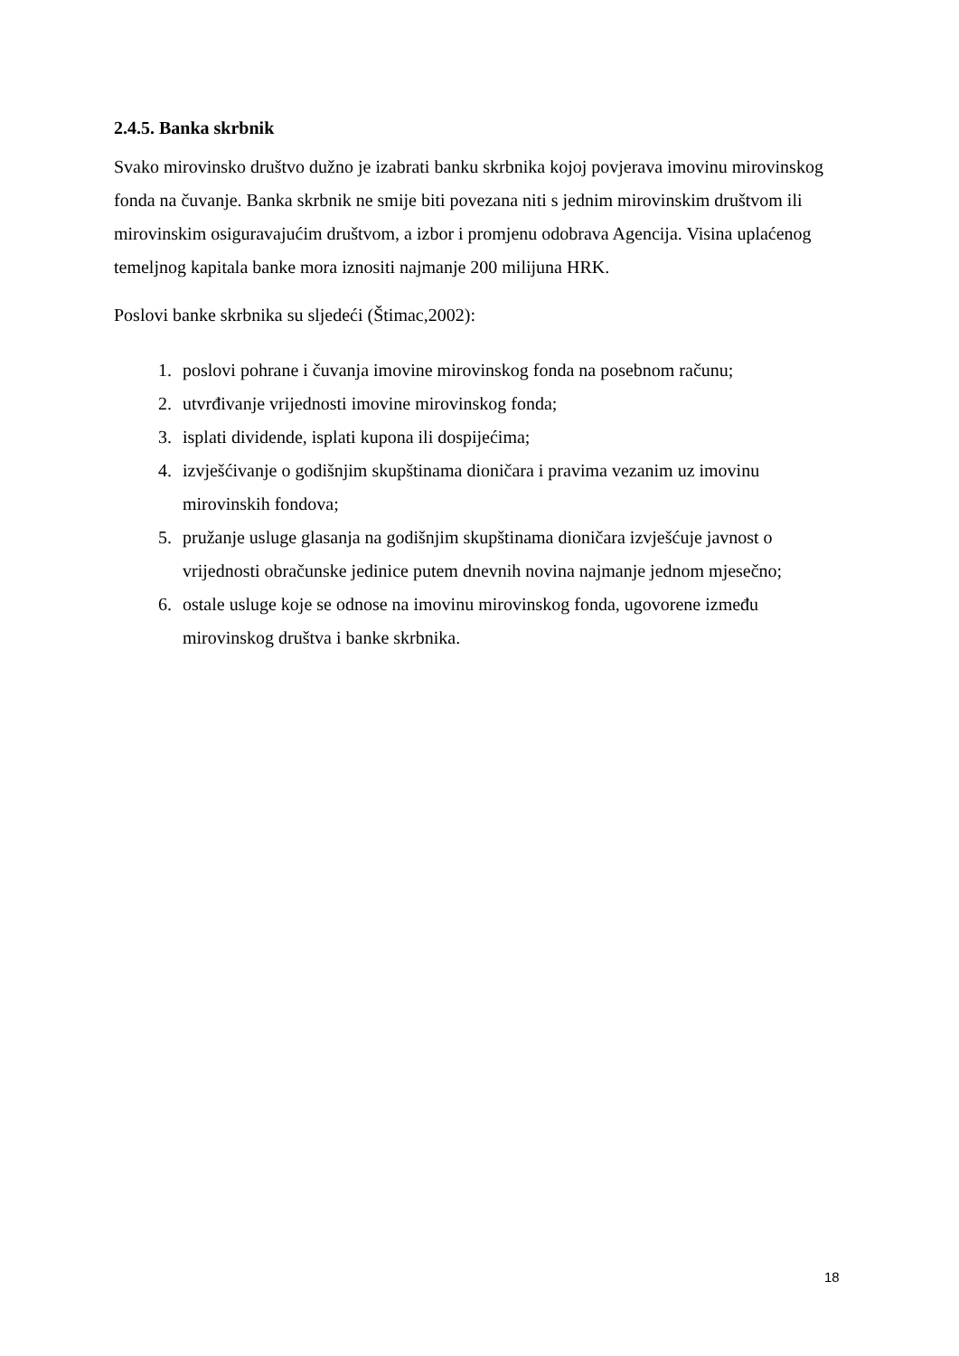2.4.5. Banka skrbnik
Svako mirovinsko društvo dužno je izabrati banku skrbnika kojoj povjerava imovinu mirovinskog fonda na čuvanje. Banka skrbnik ne smije biti povezana niti s jednim mirovinskim društvom ili mirovinskim osiguravajućim društvom, a izbor i promjenu odobrava Agencija. Visina uplaćenog temeljnog kapitala banke mora iznositi najmanje 200 milijuna HRK.
Poslovi banke skrbnika su sljedeći (Štimac,2002):
1. poslovi pohrane i čuvanja imovine mirovinskog fonda na posebnom računu;
2. utvrđivanje vrijednosti imovine mirovinskog fonda;
3. isplati dividende, isplati kupona ili dospijećima;
4. izvješćivanje o godišnjim skupštinama dioničara i pravima vezanim uz imovinu mirovinskih fondova;
5. pružanje usluge glasanja na godišnjim skupštinama dioničara izvješćuje javnost o vrijednosti obračunske jedinice putem dnevnih novina najmanje jednom mjesečno;
6. ostale usluge koje se odnose na imovinu mirovinskog fonda, ugovorene između mirovinskog društva i banke skrbnika.
18